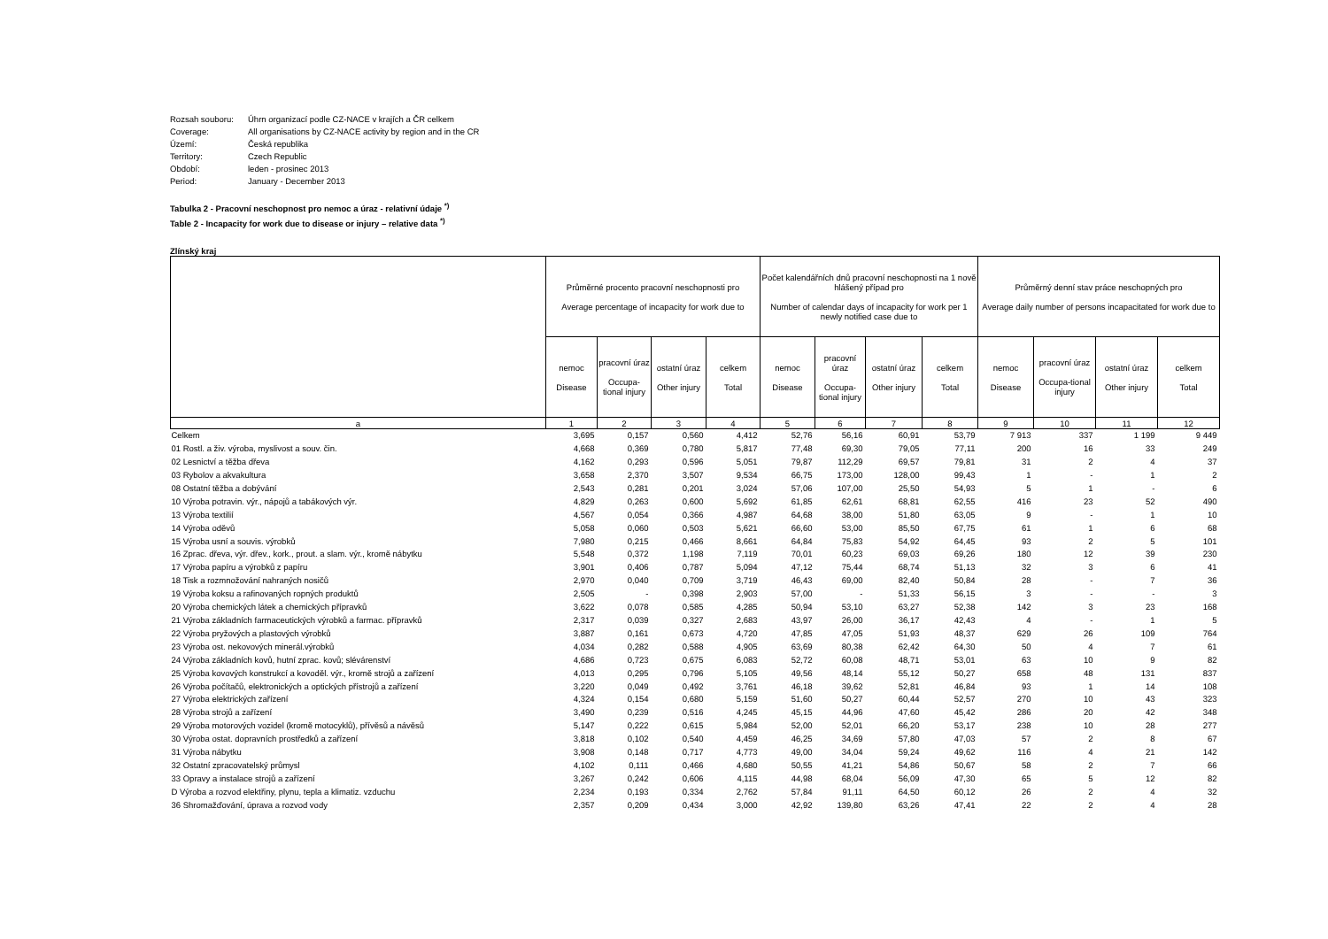Rozsah souboru: Úhrn organizací podle CZ-NACE v krajích a ČR celkem
Coverage: All organisations by CZ-NACE activity by region and in the CR
Území: Česká republika
Territory: Czech Republic
Období: leden - prosinec 2013
Period: January - December 2013
Tabulka 2 - Pracovní neschopnost pro nemoc a úraz - relativní údaje <sup>*)</sup>
Table 2 - Incapacity for work due to disease or injury – relative data <sup>*)</sup>
Zlínský kraj
| | Průměrné procento pracovní neschopnosti pro Average percentage of incapacity for work due to | | | | Počet kalendářních dnů pracovní neschopnosti na 1 nově hlášený případ pro Number of calendar days of incapacity for work per 1 newly notified case due to | | | | Průměrný denní stav práce neschopných pro Average daily number of persons incapacitated for work due to | | | |
| --- | --- | --- | --- | --- | --- | --- | --- | --- | --- | --- | --- | --- |
| | nemoc Disease | pracovní úraz Occupa-tional injury | ostatní úraz Other injury | celkem Total | nemoc Disease | pracovní úraz Occupa-tional injury | ostatní úraz Other injury | celkem Total | nemoc Disease | pracovní úraz Occupa-tional injury | ostatní úraz Other injury | celkem Total |
| a | 1 | 2 | 3 | 4 | 5 | 6 | 7 | 8 | 9 | 10 | 11 | 12 |
| Celkem | 3,695 | 0,157 | 0,560 | 4,412 | 52,76 | 56,16 | 60,91 | 53,79 | 7 913 | 337 | 1 199 | 9 449 |
| 01 Rostl. a živ. výroba, myslivost a souv. čin. | 4,668 | 0,369 | 0,780 | 5,817 | 77,48 | 69,30 | 79,05 | 77,11 | 200 | 16 | 33 | 249 |
| 02 Lesnictví a těžba dřeva | 4,162 | 0,293 | 0,596 | 5,051 | 79,87 | 112,29 | 69,57 | 79,81 | 31 | 2 | 4 | 37 |
| 03 Rybolov a akvakultura | 3,658 | 2,370 | 3,507 | 9,534 | 66,75 | 173,00 | 128,00 | 99,43 | 1 | - | 1 | 2 |
| 08 Ostatní těžba a dobývání | 2,543 | 0,281 | 0,201 | 3,024 | 57,06 | 107,00 | 25,50 | 54,93 | 5 | 1 | - | 6 |
| 10 Výroba potravin. výr., nápojů a tabákových výr. | 4,829 | 0,263 | 0,600 | 5,692 | 61,85 | 62,61 | 68,81 | 62,55 | 416 | 23 | 52 | 490 |
| 13 Výroba textilií | 4,567 | 0,054 | 0,366 | 4,987 | 64,68 | 38,00 | 51,80 | 63,05 | 9 | - | 1 | 10 |
| 14 Výroba oděvů | 5,058 | 0,060 | 0,503 | 5,621 | 66,60 | 53,00 | 85,50 | 67,75 | 61 | 1 | 6 | 68 |
| 15 Výroba usní a souvis. výrobků | 7,980 | 0,215 | 0,466 | 8,661 | 64,84 | 75,83 | 54,92 | 64,45 | 93 | 2 | 5 | 101 |
| 16 Zprac. dřeva, výr. dřev., kork., prout. a slam. výr., kromě nábytku | 5,548 | 0,372 | 1,198 | 7,119 | 70,01 | 60,23 | 69,03 | 69,26 | 180 | 12 | 39 | 230 |
| 17 Výroba papíru a výrobků z papíru | 3,901 | 0,406 | 0,787 | 5,094 | 47,12 | 75,44 | 68,74 | 51,13 | 32 | 3 | 6 | 41 |
| 18 Tisk a rozmnožování nahraných nosičů | 2,970 | 0,040 | 0,709 | 3,719 | 46,43 | 69,00 | 82,40 | 50,84 | 28 | - | 7 | 36 |
| 19 Výroba koksu a rafinovaných ropných produktů | 2,505 | - | 0,398 | 2,903 | 57,00 | - | 51,33 | 56,15 | 3 | - | - | 3 |
| 20 Výroba chemických látek a chemických přípravků | 3,622 | 0,078 | 0,585 | 4,285 | 50,94 | 53,10 | 63,27 | 52,38 | 142 | 3 | 23 | 168 |
| 21 Výroba základních farmaceutických výrobků a farmac. přípravků | 2,317 | 0,039 | 0,327 | 2,683 | 43,97 | 26,00 | 36,17 | 42,43 | 4 | - | 1 | 5 |
| 22 Výroba pryžových a plastových výrobků | 3,887 | 0,161 | 0,673 | 4,720 | 47,85 | 47,05 | 51,93 | 48,37 | 629 | 26 | 109 | 764 |
| 23 Výroba ost. nekovových minerál.výrobků | 4,034 | 0,282 | 0,588 | 4,905 | 63,69 | 80,38 | 62,42 | 64,30 | 50 | 4 | 7 | 61 |
| 24 Výroba základních kovů, hutní zprac. kovů; slévárenství | 4,686 | 0,723 | 0,675 | 6,083 | 52,72 | 60,08 | 48,71 | 53,01 | 63 | 10 | 9 | 82 |
| 25 Výroba kovových konstrukcí a kovoděl. výr., kromě strojů a zařízení | 4,013 | 0,295 | 0,796 | 5,105 | 49,56 | 48,14 | 55,12 | 50,27 | 658 | 48 | 131 | 837 |
| 26 Výroba počítačů, elektronických a optických přístrojů a zařízení | 3,220 | 0,049 | 0,492 | 3,761 | 46,18 | 39,62 | 52,81 | 46,84 | 93 | 1 | 14 | 108 |
| 27 Výroba elektrických zařízení | 4,324 | 0,154 | 0,680 | 5,159 | 51,60 | 50,27 | 60,44 | 52,57 | 270 | 10 | 43 | 323 |
| 28 Výroba strojů a zařízení | 3,490 | 0,239 | 0,516 | 4,245 | 45,15 | 44,96 | 47,60 | 45,42 | 286 | 20 | 42 | 348 |
| 29 Výroba motorových vozidel (kromě motocyklů), přívěsů a návěsů | 5,147 | 0,222 | 0,615 | 5,984 | 52,00 | 52,01 | 66,20 | 53,17 | 238 | 10 | 28 | 277 |
| 30 Výroba ostat. dopravních prostředků a zařízení | 3,818 | 0,102 | 0,540 | 4,459 | 46,25 | 34,69 | 57,80 | 47,03 | 57 | 2 | 8 | 67 |
| 31 Výroba nábytku | 3,908 | 0,148 | 0,717 | 4,773 | 49,00 | 34,04 | 59,24 | 49,62 | 116 | 4 | 21 | 142 |
| 32 Ostatní zpracovatelský průmysl | 4,102 | 0,111 | 0,466 | 4,680 | 50,55 | 41,21 | 54,86 | 50,67 | 58 | 2 | 7 | 66 |
| 33 Opravy a instalace strojů a zařízení | 3,267 | 0,242 | 0,606 | 4,115 | 44,98 | 68,04 | 56,09 | 47,30 | 65 | 5 | 12 | 82 |
| D Výroba a rozvod elektřiny, plynu, tepla a klimatiz. vzduchu | 2,234 | 0,193 | 0,334 | 2,762 | 57,84 | 91,11 | 64,50 | 60,12 | 26 | 2 | 4 | 32 |
| 36 Shromažďování, úprava a rozvod vody | 2,357 | 0,209 | 0,434 | 3,000 | 42,92 | 139,80 | 63,26 | 47,41 | 22 | 2 | 4 | 28 |